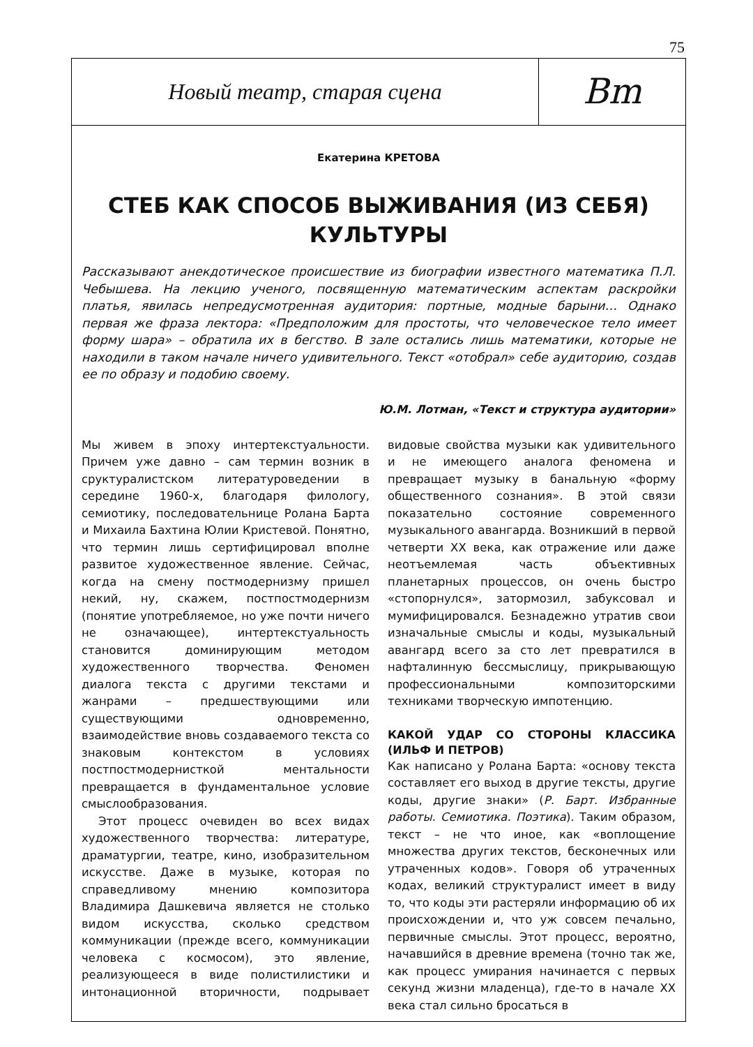75
Новый театр, старая сцена
Bm
Екатерина КРЕТОВА
СТЕБ КАК СПОСОБ ВЫЖИВАНИЯ (ИЗ СЕБЯ)
КУЛЬТУРЫ
Рассказывают анекдотическое происшествие из биографии известного математика П.Л. Чебышева. На лекцию ученого, посвященную математическим аспектам раскройки платья, явилась непредусмотренная аудитория: портные, модные барыни… Однако первая же фраза лектора: «Предположим для простоты, что человеческое тело имеет форму шара» – обратила их в бегство. В зале остались лишь математики, которые не находили в таком начале ничего удивительного. Текст «отобрал» себе аудиторию, создав ее по образу и подобию своему.
Ю.М. Лотман, «Текст и структура аудитории»
Мы живем в эпоху интертекстуальности. Причем уже давно – сам термин возник в сруктуралистском литературоведении в середине 1960-х, благодаря филологу, семиотику, последовательнице Ролана Барта и Михаила Бахтина Юлии Кристевой. Понятно, что термин лишь сертифицировал вполне развитое художественное явление. Сейчас, когда на смену постмодернизму пришел некий, ну, скажем, постпостмодернизм (понятие употребляемое, но уже почти ничего не означающее), интертекстуальность становится доминирующим методом художественного творчества. Феномен диалога текста с другими текстами и жанрами – предшествующими или существующими одновременно, взаимодействие вновь создаваемого текста со знаковым контекстом в условиях постпостмодернисткой ментальности превращается в фундаментальное условие смыслообразования.
Этот процесс очевиден во всех видах художественного творчества: литературе, драматургии, театре, кино, изобразительном искусстве. Даже в музыке, которая по справедливому мнению композитора Владимира Дашкевича является не столько видом искусства, сколько средством коммуникации (прежде всего, коммуникации человека с космосом), это явление, реализующееся в виде полистилистики и интонационной вторичности, подрывает видовые свойства музыки как удивительного и не имеющего аналога феномена и превращает музыку в банальную «форму общественного сознания». В этой связи показательно состояние современного музыкального авангарда. Возникший в первой четверти XX века, как отражение или даже неотъемлемая часть объективных планетарных процессов, он очень быстро «стопорнулся», затормозил, забуксовал и мумифицировался. Безнадежно утратив свои изначальные смыслы и коды, музыкальный авангард всего за сто лет превратился в нафталинную бессмыслицу, прикрывающую профессиональными композиторскими техниками творческую импотенцию.
КАКОЙ УДАР СО СТОРОНЫ КЛАССИКА (ИЛЬФ И ПЕТРОВ)
Как написано у Ролана Барта: «основу текста составляет его выход в другие тексты, другие коды, другие знаки» (Р. Барт. Избранные работы. Семиотика. Поэтика). Таким образом, текст – не что иное, как «воплощение множества других текстов, бесконечных или утраченных кодов». Говоря об утраченных кодах, великий структуралист имеет в виду то, что коды эти растеряли информацию об их происхождении и, что уж совсем печально, первичные смыслы. Этот процесс, вероятно, начавшийся в древние времена (точно так же, как процесс умирания начинается с первых секунд жизни младенца), где-то в начале XX века стал сильно бросаться в